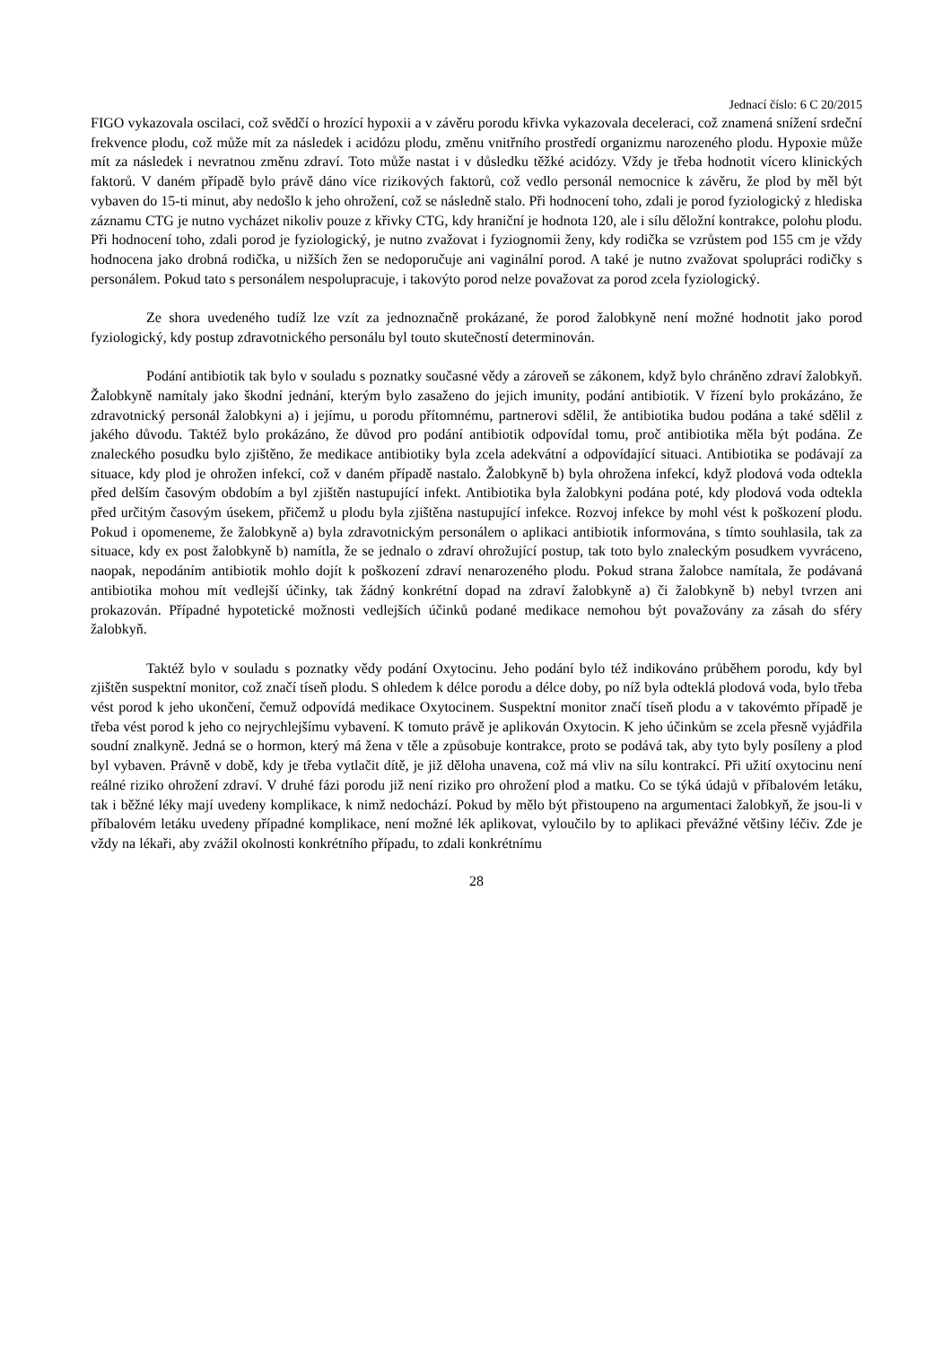Jednací číslo: 6 C 20/2015
FIGO vykazovala oscilaci, což svědčí o hrozící hypoxii a v závěru porodu křivka vykazovala deceleraci, což znamená snížení srdeční frekvence plodu, což může mít za následek i acidózu plodu, změnu vnitřního prostředí organizmu narozeného plodu. Hypoxie může mít za následek i nevratnou změnu zdraví. Toto může nastat i v důsledku těžké acidózy. Vždy je třeba hodnotit vícero klinických faktorů. V daném případě bylo právě dáno více rizikových faktorů, což vedlo personál nemocnice k závěru, že plod by měl být vybaven do 15-ti minut, aby nedošlo k jeho ohrožení, což se následně stalo. Při hodnocení toho, zdali je porod fyziologický z hlediska záznamu CTG je nutno vycházet nikoliv pouze z křivky CTG, kdy hraniční je hodnota 120, ale i sílu děložní kontrakce, polohu plodu. Při hodnocení toho, zdali porod je fyziologický, je nutno zvažovat i fyziognomii ženy, kdy rodička se vzrůstem pod 155 cm je vždy hodnocena jako drobná rodička, u nižších žen se nedoporučuje ani vaginální porod. A také je nutno zvažovat spolupráci rodičky s personálem. Pokud tato s personálem nespolupracuje, i takovýto porod nelze považovat za porod zcela fyziologický.
Ze shora uvedeného tudíž lze vzít za jednoznačně prokázané, že porod žalobkyně není možné hodnotit jako porod fyziologický, kdy postup zdravotnického personálu byl touto skutečností determinován.
Podání antibiotik tak bylo v souladu s poznatky současné vědy a zároveň se zákonem, když bylo chráněno zdraví žalobkyň. Žalobkyně namítaly jako škodní jednání, kterým bylo zasaženo do jejich imunity, podání antibiotik. V řízení bylo prokázáno, že zdravotnický personál žalobkyni a) i jejímu, u porodu přítomnému, partnerovi sdělil, že antibiotika budou podána a také sdělil z jakého důvodu. Taktéž bylo prokázáno, že důvod pro podání antibiotik odpovídal tomu, proč antibiotika měla být podána. Ze znaleckého posudku bylo zjištěno, že medikace antibiotiky byla zcela adekvátní a odpovídající situaci. Antibiotika se podávají za situace, kdy plod je ohrožen infekcí, což v daném případě nastalo. Žalobkyně b) byla ohrožena infekcí, když plodová voda odtekla před delším časovým obdobím a byl zjištěn nastupující infekt. Antibiotika byla žalobkyni podána poté, kdy plodová voda odtekla před určitým časovým úsekem, přičemž u plodu byla zjištěna nastupující infekce. Rozvoj infekce by mohl vést k poškození plodu. Pokud i opomeneme, že žalobkyně a) byla zdravotnickým personálem o aplikaci antibiotik informována, s tímto souhlasila, tak za situace, kdy ex post žalobkyně b) namítla, že se jednalo o zdraví ohrožující postup, tak toto bylo znaleckým posudkem vyvráceno, naopak, nepodáním antibiotik mohlo dojít k poškození zdraví nenarozeného plodu. Pokud strana žalobce namítala, že podávaná antibiotika mohou mít vedlejší účinky, tak žádný konkrétní dopad na zdraví žalobkyně a) či žalobkyně b) nebyl tvrzen ani prokazován. Případné hypotetické možnosti vedlejších účinků podané medikace nemohou být považovány za zásah do sféry žalobkyň.
Taktéž bylo v souladu s poznatky vědy podání Oxytocinu. Jeho podání bylo též indikováno průběhem porodu, kdy byl zjištěn suspektní monitor, což značí tíseň plodu. S ohledem k délce porodu a délce doby, po níž byla odteklá plodová voda, bylo třeba vést porod k jeho ukončení, čemuž odpovídá medikace Oxytocinem. Suspektní monitor značí tíseň plodu a v takovémto případě je třeba vést porod k jeho co nejrychlejšímu vybavení. K tomuto právě je aplikován Oxytocin. K jeho účinkům se zcela přesně vyjádřila soudní znalkyně. Jedná se o hormon, který má žena v těle a způsobuje kontrakce, proto se podává tak, aby tyto byly posíleny a plod byl vybaven. Právně v době, kdy je třeba vytlačit dítě, je již děloha unavena, což má vliv na sílu kontrakcí. Při užití oxytocinu není reálné riziko ohrožení zdraví. V druhé fázi porodu již není riziko pro ohrožení plod a matku. Co se týká údajů v příbalovém letáku, tak i běžné léky mají uvedeny komplikace, k nimž nedochází. Pokud by mělo být přistoupeno na argumentaci žalobkyň, že jsou-li v příbalovém letáku uvedeny případné komplikace, není možné lék aplikovat, vyloučilo by to aplikaci převážné většiny léčiv. Zde je vždy na lékaři, aby zvážil okolnosti konkrétního případu, to zdali konkrétnímu
28